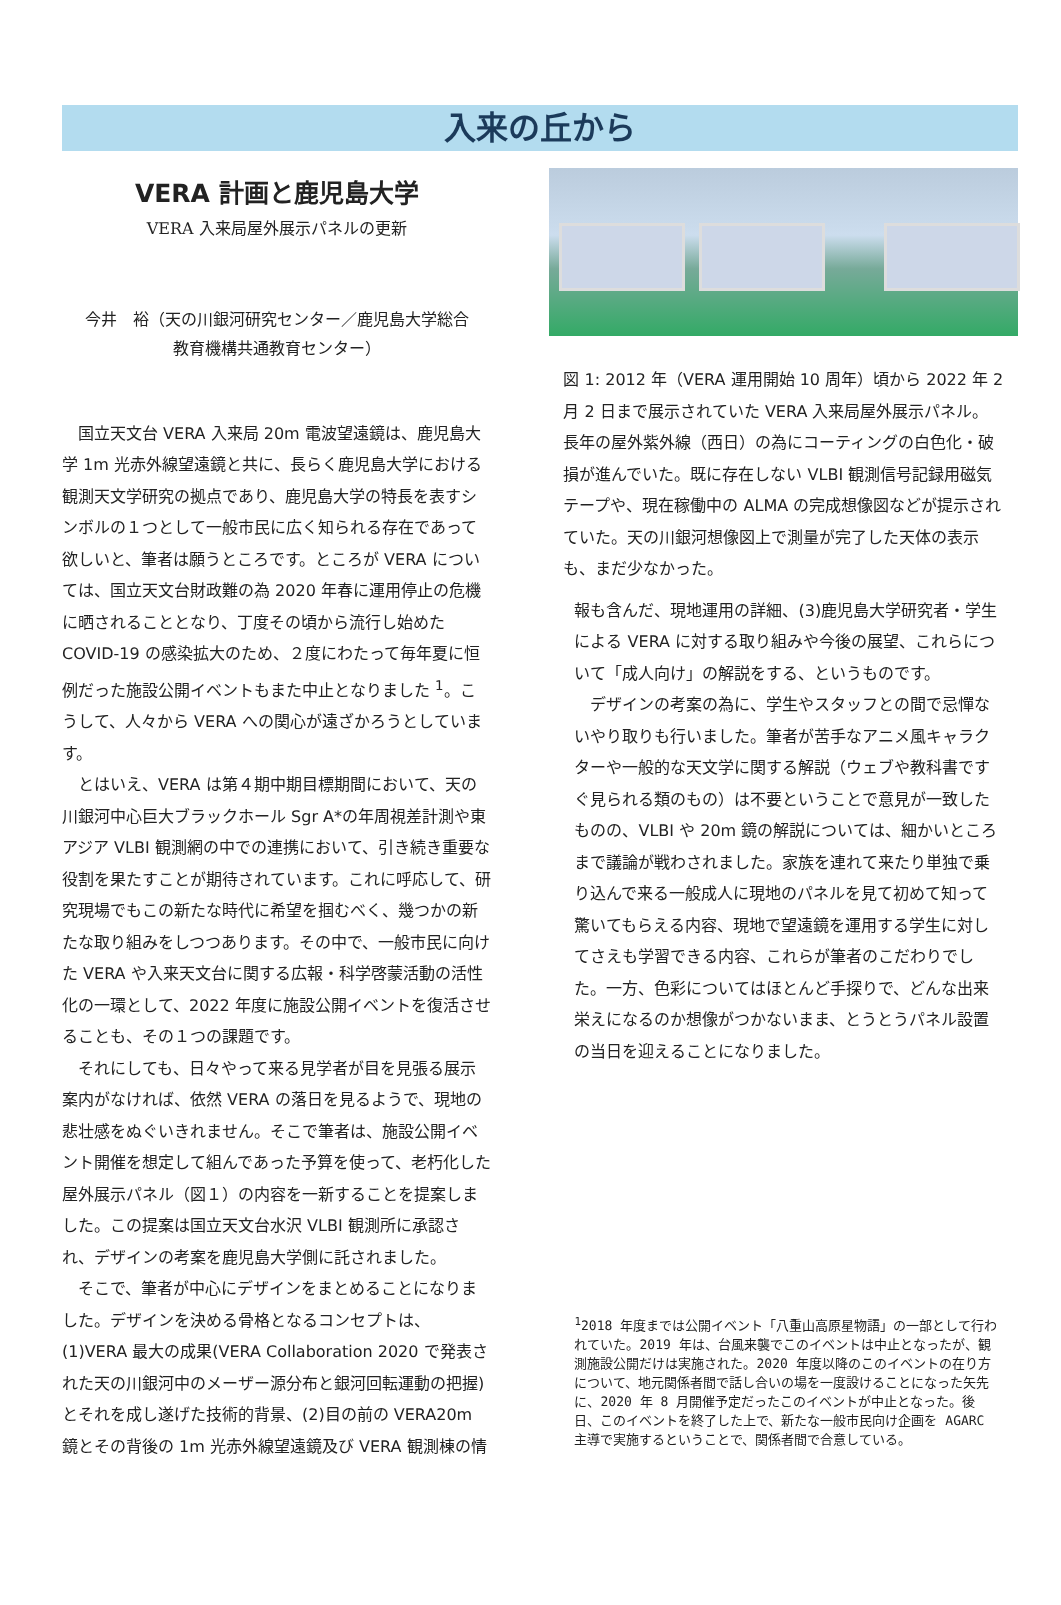入来の丘から
VERA 計画と鹿児島大学
VERA 入来局屋外展示パネルの更新
今井　裕（天の川銀河研究センター／鹿児島大学総合
教育機構共通教育センター）
　国立天文台 VERA 入来局 20m 電波望遠鏡は、鹿児島大学 1m 光赤外線望遠鏡と共に、長らく鹿児島大学における観測天文学研究の拠点であり、鹿児島大学の特長を表すシンボルの１つとして一般市民に広く知られる存在であって欲しいと、筆者は願うところです。ところが VERA については、国立天文台財政難の為 2020 年春に運用停止の危機に晒されることとなり、丁度その頃から流行し始めた COVID-19 の感染拡大のため、２度にわたって毎年夏に恒例だった施設公開イベントもまた中止となりました <sup>1</sup>。こうして、人々から VERA への関心が遠ざかろうとしています。
　とはいえ、VERA は第４期中期目標期間において、天の川銀河中心巨大ブラックホール Sgr A*の年周視差計測や東アジア VLBI 観測網の中での連携において、引き続き重要な役割を果たすことが期待されています。これに呼応して、研究現場でもこの新たな時代に希望を掴むべく、幾つかの新たな取り組みをしつつあります。その中で、一般市民に向けた VERA や入来天文台に関する広報・科学啓蒙活動の活性化の一環として、2022 年度に施設公開イベントを復活させることも、その１つの課題です。
　それにしても、日々やって来る見学者が目を見張る展示案内がなければ、依然 VERA の落日を見るようで、現地の悲壮感をぬぐいきれません。そこで筆者は、施設公開イベント開催を想定して組んであった予算を使って、老朽化した屋外展示パネル（図１）の内容を一新することを提案しました。この提案は国立天文台水沢 VLBI 観測所に承認され、デザインの考案を鹿児島大学側に託されました。
　そこで、筆者が中心にデザインをまとめることになりました。デザインを決める骨格となるコンセプトは、(1)VERA 最大の成果(VERA Collaboration 2020 で発表された天の川銀河中のメーザー源分布と銀河回転運動の把握)とそれを成し遂げた技術的背景、(2)目の前の VERA20m 鏡とその背後の 1m 光赤外線望遠鏡及び VERA 観測棟の情
図 1: 2012 年（VERA 運用開始 10 周年）頃から 2022 年 2 月 2 日まで展示されていた VERA 入来局屋外展示パネル。長年の屋外紫外線（西日）の為にコーティングの白色化・破損が進んでいた。既に存在しない VLBI 観測信号記録用磁気テープや、現在稼働中の ALMA の完成想像図などが提示されていた。天の川銀河想像図上で測量が完了した天体の表示も、まだ少なかった。
報も含んだ、現地運用の詳細、(3)鹿児島大学研究者・学生による VERA に対する取り組みや今後の展望、これらについて「成人向け」の解説をする、というものです。
　デザインの考案の為に、学生やスタッフとの間で忌憚ないやり取りも行いました。筆者が苦手なアニメ風キャラクターや一般的な天文学に関する解説（ウェブや教科書ですぐ見られる類のもの）は不要ということで意見が一致したものの、VLBI や 20m 鏡の解説については、細かいところまで議論が戦わされました。家族を連れて来たり単独で乗り込んで来る一般成人に現地のパネルを見て初めて知って驚いてもらえる内容、現地で望遠鏡を運用する学生に対してさえも学習できる内容、これらが筆者のこだわりでした。一方、色彩についてはほとんど手探りで、どんな出来栄えになるのか想像がつかないまま、とうとうパネル設置の当日を迎えることになりました。
<sup>1</sup> 2018 年度までは公開イベント「八重山高原星物語」の一部として行われていた。2019 年は、台風来襲でこのイベントは中止となったが、観測施設公開だけは実施された。2020 年度以降のこのイベントの在り方について、地元関係者間で話し合いの場を一度設けることになった矢先に、2020 年 8 月開催予定だったこのイベントが中止となった。後日、このイベントを終了した上で、新たな一般市民向け企画を AGARC 主導で実施するということで、関係者間で合意している。